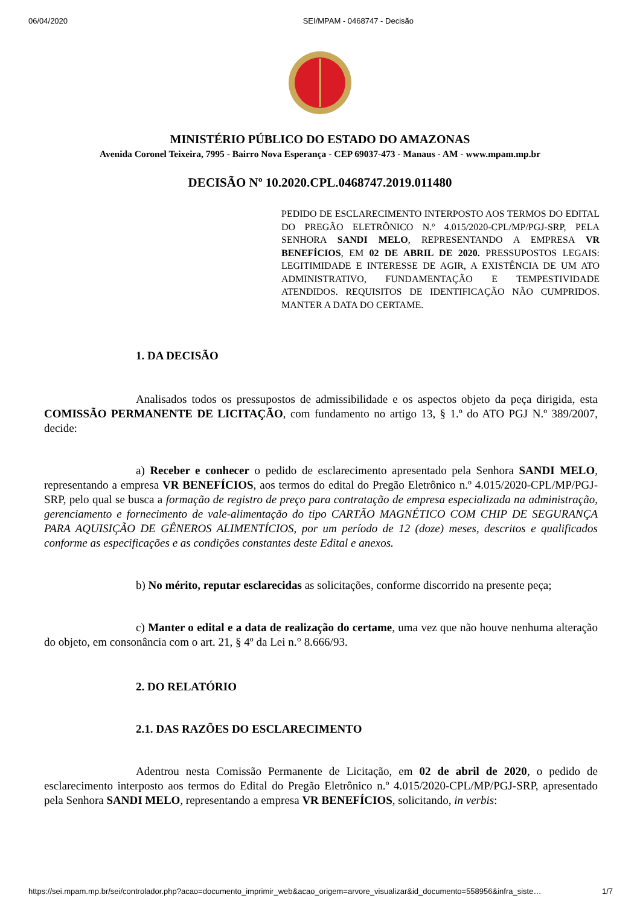06/04/2020 SEI/MPAM - 0468747 - Decisão
MINISTÉRIO PÚBLICO DO ESTADO DO AMAZONAS
Avenida Coronel Teixeira, 7995 - Bairro Nova Esperança - CEP 69037-473 - Manaus - AM - www.mpam.mp.br
DECISÃO Nº 10.2020.CPL.0468747.2019.011480
PEDIDO DE ESCLARECIMENTO INTERPOSTO AOS TERMOS DO EDITAL DO PREGÃO ELETRÔNICO N.º 4.015/2020-CPL/MP/PGJ-SRP, PELA SENHORA SANDI MELO, REPRESENTANDO A EMPRESA VR BENEFÍCIOS, EM 02 DE ABRIL DE 2020. PRESSUPOSTOS LEGAIS: LEGITIMIDADE E INTERESSE DE AGIR, A EXISTÊNCIA DE UM ATO ADMINISTRATIVO, FUNDAMENTAÇÃO E TEMPESTIVIDADE ATENDIDOS. REQUISITOS DE IDENTIFICAÇÃO NÃO CUMPRIDOS. MANTER A DATA DO CERTAME.
1. DA DECISÃO
Analisados todos os pressupostos de admissibilidade e os aspectos objeto da peça dirigida, esta COMISSÃO PERMANENTE DE LICITAÇÃO, com fundamento no artigo 13, § 1.º do ATO PGJ N.º 389/2007, decide:
a) Receber e conhecer o pedido de esclarecimento apresentado pela Senhora SANDI MELO, representando a empresa VR BENEFÍCIOS, aos termos do edital do Pregão Eletrônico n.º 4.015/2020-CPL/MP/PGJ-SRP, pelo qual se busca a formação de registro de preço para contratação de empresa especializada na administração, gerenciamento e fornecimento de vale-alimentação do tipo CARTÃO MAGNÉTICO COM CHIP DE SEGURANÇA PARA AQUISIÇÃO DE GÊNEROS ALIMENTÍCIOS, por um período de 12 (doze) meses, descritos e qualificados conforme as especificações e as condições constantes deste Edital e anexos.
b) No mérito, reputar esclarecidas as solicitações, conforme discorrido na presente peça;
c) Manter o edital e a data de realização do certame, uma vez que não houve nenhuma alteração do objeto, em consonância com o art. 21, § 4º da Lei n.° 8.666/93.
2. DO RELATÓRIO
2.1. DAS RAZÕES DO ESCLARECIMENTO
Adentrou nesta Comissão Permanente de Licitação, em 02 de abril de 2020, o pedido de esclarecimento interposto aos termos do Edital do Pregão Eletrônico n.º 4.015/2020-CPL/MP/PGJ-SRP, apresentado pela Senhora SANDI MELO, representando a empresa VR BENEFÍCIOS, solicitando, in verbis:
https://sei.mpam.mp.br/sei/controlador.php?acao=documento_imprimir_web&acao_origem=arvore_visualizar&id_documento=558956&infra_siste… 1/7